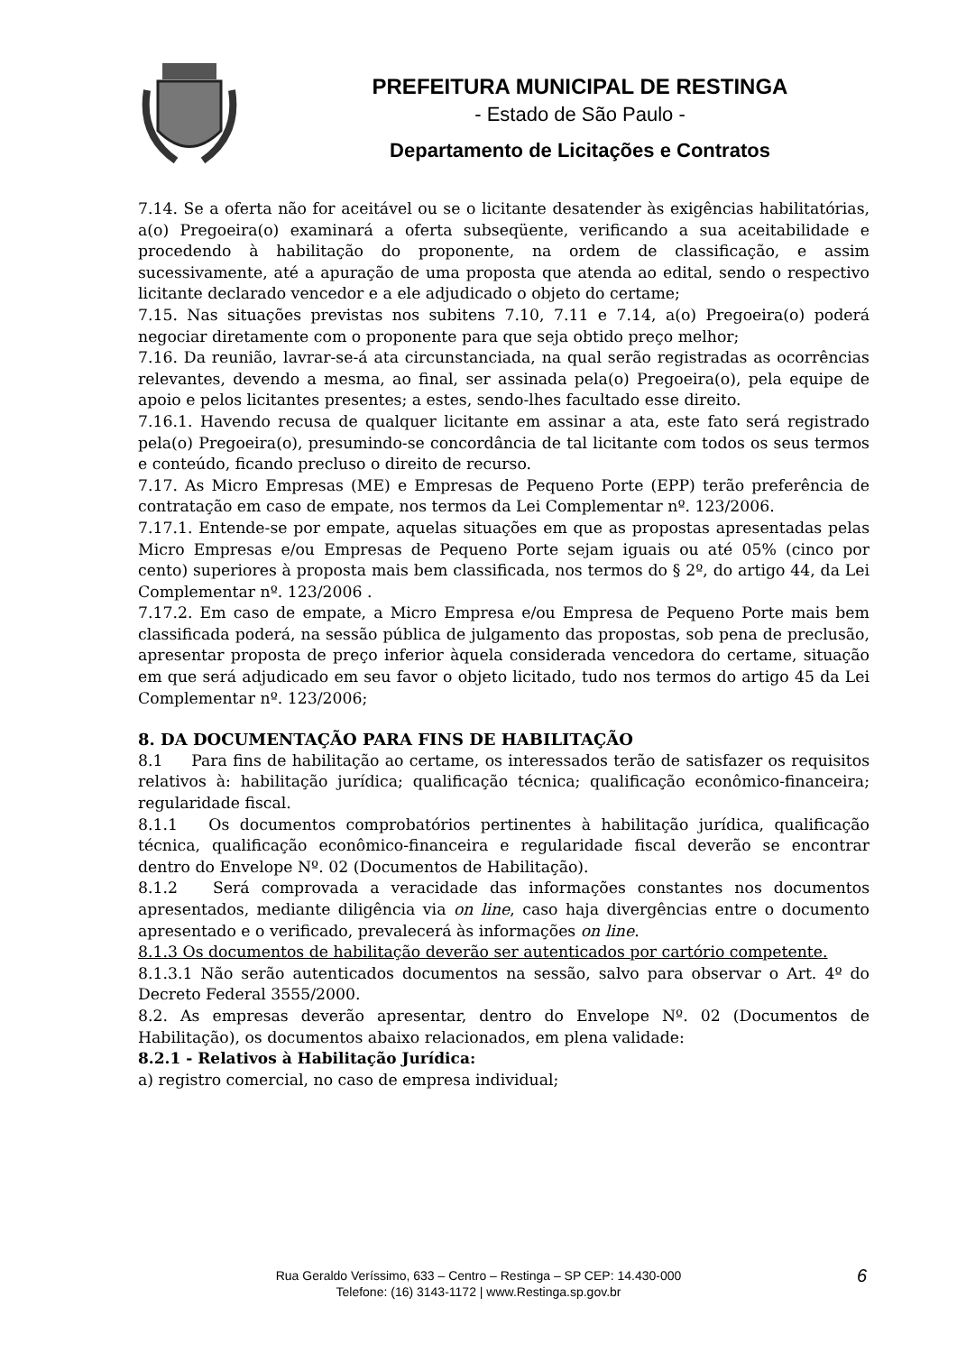PREFEITURA MUNICIPAL DE RESTINGA
- Estado de São Paulo -
Departamento de Licitações e Contratos
7.14. Se a oferta não for aceitável ou se o licitante desatender às exigências habilitatórias, a(o) Pregoeira(o) examinará a oferta subseqüente, verificando a sua aceitabilidade e procedendo à habilitação do proponente, na ordem de classificação, e assim sucessivamente, até a apuração de uma proposta que atenda ao edital, sendo o respectivo licitante declarado vencedor e a ele adjudicado o objeto do certame;
7.15. Nas situações previstas nos subitens 7.10, 7.11 e 7.14, a(o) Pregoeira(o) poderá negociar diretamente com o proponente para que seja obtido preço melhor;
7.16. Da reunião, lavrar-se-á ata circunstanciada, na qual serão registradas as ocorrências relevantes, devendo a mesma, ao final, ser assinada pela(o) Pregoeira(o), pela equipe de apoio e pelos licitantes presentes; a estes, sendo-lhes facultado esse direito.
7.16.1. Havendo recusa de qualquer licitante em assinar a ata, este fato será registrado pela(o) Pregoeira(o), presumindo-se concordância de tal licitante com todos os seus termos e conteúdo, ficando precluso o direito de recurso.
7.17. As Micro Empresas (ME) e Empresas de Pequeno Porte (EPP) terão preferência de contratação em caso de empate, nos termos da Lei Complementar nº. 123/2006.
7.17.1. Entende-se por empate, aquelas situações em que as propostas apresentadas pelas Micro Empresas e/ou Empresas de Pequeno Porte sejam iguais ou até 05% (cinco por cento) superiores à proposta mais bem classificada, nos termos do § 2º, do artigo 44, da Lei Complementar nº. 123/2006 .
7.17.2. Em caso de empate, a Micro Empresa e/ou Empresa de Pequeno Porte mais bem classificada poderá, na sessão pública de julgamento das propostas, sob pena de preclusão, apresentar proposta de preço inferior àquela considerada vencedora do certame, situação em que será adjudicado em seu favor o objeto licitado, tudo nos termos do artigo 45 da Lei Complementar nº. 123/2006;
8. DA DOCUMENTAÇÃO PARA FINS DE HABILITAÇÃO
8.1 Para fins de habilitação ao certame, os interessados terão de satisfazer os requisitos relativos à: habilitação jurídica; qualificação técnica; qualificação econômico-financeira; regularidade fiscal.
8.1.1 Os documentos comprobatórios pertinentes à habilitação jurídica, qualificação técnica, qualificação econômico-financeira e regularidade fiscal deverão se encontrar dentro do Envelope Nº. 02 (Documentos de Habilitação).
8.1.2 Será comprovada a veracidade das informações constantes nos documentos apresentados, mediante diligência via on line, caso haja divergências entre o documento apresentado e o verificado, prevalecerá às informações on line.
8.1.3 Os documentos de habilitação deverão ser autenticados por cartório competente.
8.1.3.1 Não serão autenticados documentos na sessão, salvo para observar o Art. 4º do Decreto Federal 3555/2000.
8.2. As empresas deverão apresentar, dentro do Envelope Nº. 02 (Documentos de Habilitação), os documentos abaixo relacionados, em plena validade:
8.2.1 - Relativos à Habilitação Jurídica:
a) registro comercial, no caso de empresa individual;
Rua Geraldo Veríssimo, 633 – Centro – Restinga – SP CEP: 14.430-000
Telefone: (16) 3143-1172 | www.Restinga.sp.gov.br
6